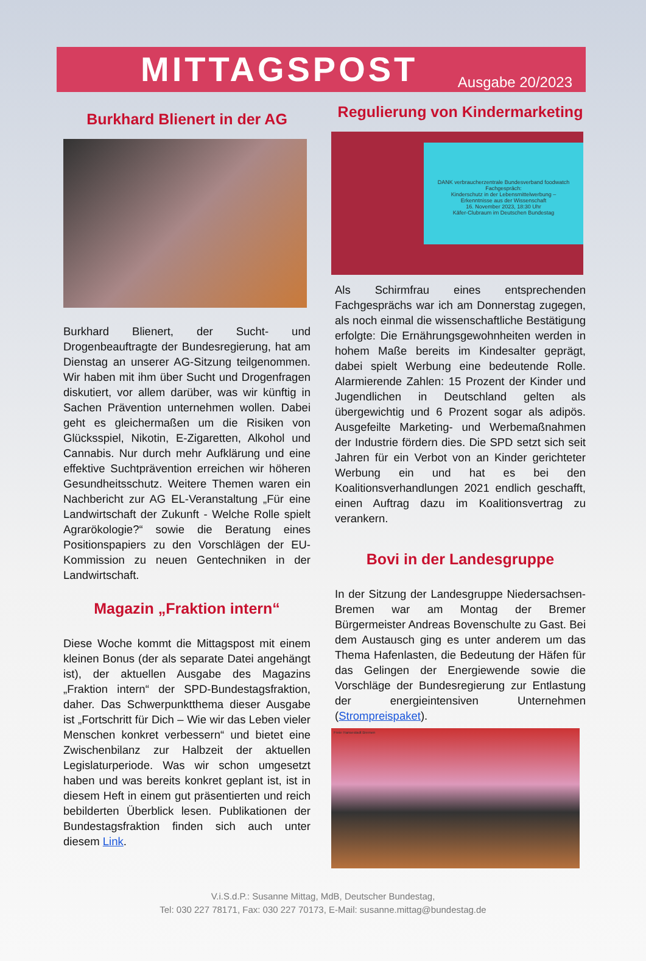MITTAGSPOST
Ausgabe 20/2023
Burkhard Blienert in der AG
Burkhard Blienert, der Sucht- und Drogenbeauftragte der Bundesregierung, hat am Dienstag an unserer AG-Sitzung teilgenommen. Wir haben mit ihm über Sucht und Drogenfragen diskutiert, vor allem darüber, was wir künftig in Sachen Prävention unternehmen wollen. Dabei geht es gleichermaßen um die Risiken von Glücksspiel, Nikotin, E-Zigaretten, Alkohol und Cannabis. Nur durch mehr Aufklärung und eine effektive Suchtprävention erreichen wir höheren Gesundheitsschutz. Weitere Themen waren ein Nachbericht zur AG EL-Veranstaltung „Für eine Landwirtschaft der Zukunft - Welche Rolle spielt Agrarökologie?“ sowie die Beratung eines Positionspapiers zu den Vorschlägen der EU-Kommission zu neuen Gentechniken in der Landwirtschaft.
Magazin „Fraktion intern“
Diese Woche kommt die Mittagspost mit einem kleinen Bonus (der als separate Datei angehängt ist), der aktuellen Ausgabe des Magazins „Fraktion intern“ der SPD-Bundestagsfraktion, daher. Das Schwerpunktthema dieser Ausgabe ist „Fortschritt für Dich – Wie wir das Leben vieler Menschen konkret verbessern“ und bietet eine Zwischenbilanz zur Halbzeit der aktuellen Legislaturperiode. Was wir schon umgesetzt haben und was bereits konkret geplant ist, ist in diesem Heft in einem gut präsentierten und reich bebilderten Überblick lesen. Publikationen der Bundestagsfraktion finden sich auch unter diesem Link.
Regulierung von Kindermarketing
DANK verbraucherzentrale Bundesverband foodwatch
Fachgespräch:
Kinderschutz in der Lebensmittelwerbung –
Erkenntnisse aus der Wissenschaft
16. November 2023, 18:30 Uhr
Käfer-Clubraum im Deutschen Bundestag
Als Schirmfrau eines entsprechenden Fachgesprächs war ich am Donnerstag zugegen, als noch einmal die wissenschaftliche Bestätigung erfolgte: Die Ernährungsgewohnheiten werden in hohem Maße bereits im Kindesalter geprägt, dabei spielt Werbung eine bedeutende Rolle. Alarmierende Zahlen: 15 Prozent der Kinder und Jugendlichen in Deutschland gelten als übergewichtig und 6 Prozent sogar als adipös. Ausgefeilte Marketing- und Werbemaßnahmen der Industrie fördern dies. Die SPD setzt sich seit Jahren für ein Verbot von an Kinder gerichteter Werbung ein und hat es bei den Koalitionsverhandlungen 2021 endlich geschafft, einen Auftrag dazu im Koalitionsvertrag zu verankern.
Bovi in der Landesgruppe
In der Sitzung der Landesgruppe Niedersachsen-Bremen war am Montag der Bremer Bürgermeister Andreas Bovenschulte zu Gast. Bei dem Austausch ging es unter anderem um das Thema Hafenlasten, die Bedeutung der Häfen für das Gelingen der Energiewende sowie die Vorschläge der Bundesregierung zur Entlastung der energieintensiven Unternehmen (Strompreispaket).
Freie Hansestadt Bremen
V.i.S.d.P.: Susanne Mittag, MdB, Deutscher Bundestag,
Tel: 030 227 78171, Fax: 030 227 70173, E-Mail: susanne.mittag@bundestag.de